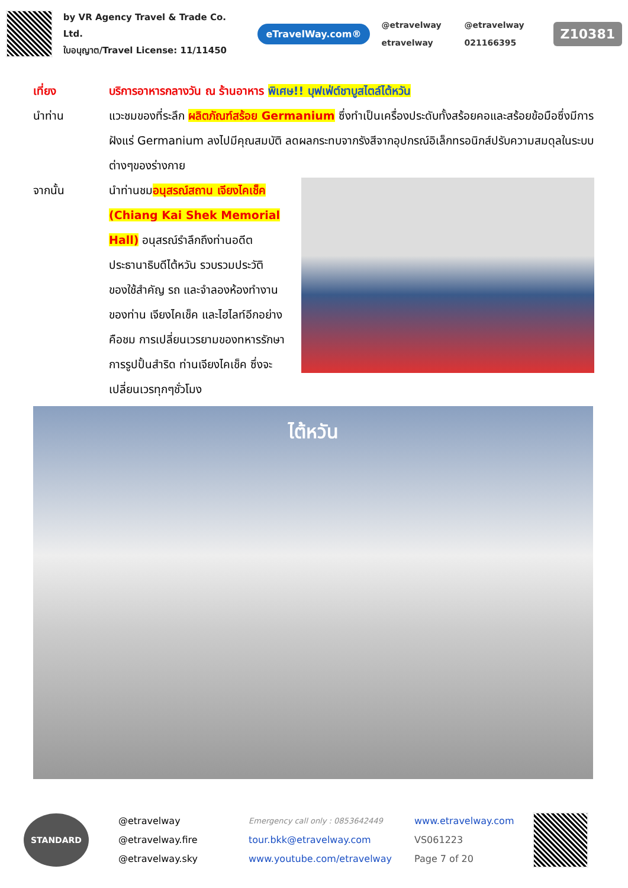by VR Agency Travel & Trade Co. Ltd.
ใบอนุญาต/Travel License: 11/11450
eTravelWay.com®
@etravelway @etravelway etravelway 021166395
Z10381
เที่ยง บริการอาหารกลางวัน ณ ร้านอาหาร พิเศษ!! บุฟเฟ่ต์ชาบูสไตล์ไต้หวัน
นำท่าน แวะชมของที่ระลึก ผลิตภัณฑ์สร้อย Germanium ซึ่งทำเป็นเครื่องประดับทั้งสร้อยคอและสร้อยข้อมือซึ่งมีการฝังแร่ Germanium ลงไปมีคุณสมบัติ ลดผลกระทบจากรังสีจากอุปกรณ์อิเล็กทรอนิกส์ปรับความสมดุลในระบบต่างๆของร่างกาย
จากนั้น นำท่านชมอนุสรณ์สถาน เจียงไคเช็ค (Chiang Kai Shek Memorial Hall) อนุสรณ์รำลึกถึงท่านอดีตประธานาธิบดีไต้หวัน รวบรวมประวัติ ของใช้สำคัญ รถ และจำลองห้องทำงานของท่าน เจียงไคเช็ค และไฮไลท์อีกอย่าง คือชม การเปลี่ยนเวรยามของทหารรักษาการรูปปั้นสำริด ท่านเจียงไคเช็ค ซึ่งจะเปลี่ยนเวรทุกๆชั่วโมง
ไต้หวัน
STANDARD
@etravelway
@etravelway.fire
@etravelway.sky
Emergency call only : 0853642449
tour.bkk@etravelway.com
www.youtube.com/etravelway
www.etravelway.com
VS061223
Page 7 of 20